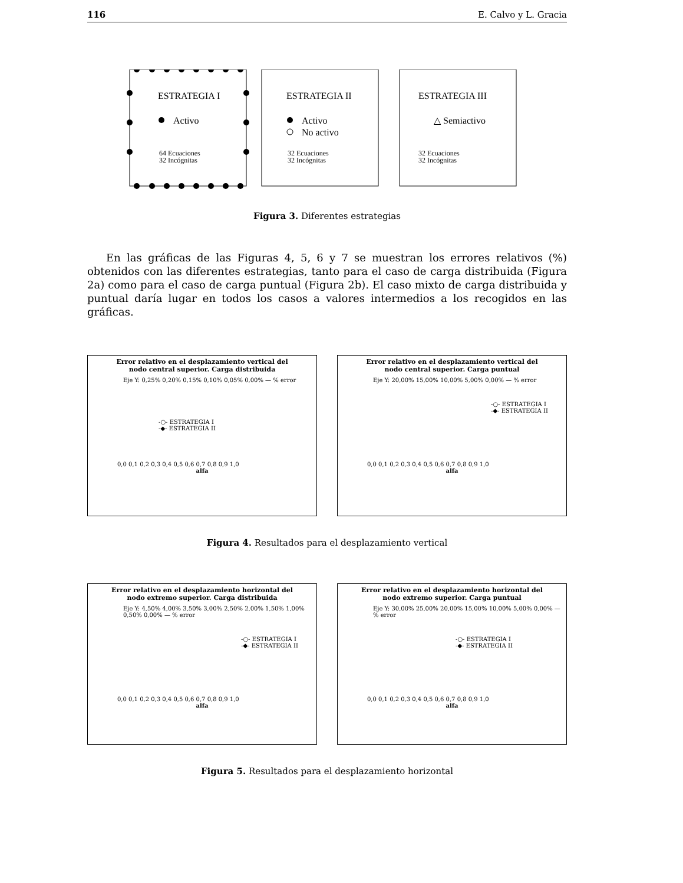116 E. Calvo y L. Gracia
ESTRATEGIA I
ESTRATEGIA II
ESTRATEGIA III
Activo
Activo
No activo
△ Semiactivo
64 Ecuaciones
32 Incógnitas
32 Ecuaciones
32 Incógnitas
32 Ecuaciones
32 Incógnitas
Figura 3. Diferentes estrategias
En las gráficas de las Figuras 4, 5, 6 y 7 se muestran los errores relativos (%) obtenidos con las diferentes estrategias, tanto para el caso de carga distribuida (Figura 2a) como para el caso de carga puntual (Figura 2b). El caso mixto de carga distribuida y puntual daría lugar en todos los casos a valores intermedios a los recogidos en las gráficas.
Error relativo en el desplazamiento vertical del
nodo central superior. Carga distribuida
Eje Y: 0,25% 0,20% 0,15% 0,10% 0,05% 0,00% — % error
-○- ESTRATEGIA I
-◆- ESTRATEGIA II
0,0 0,1 0,2 0,3 0,4 0,5 0,6 0,7 0,8 0,9 1,0
alfa
Error relativo en el desplazamiento vertical del
nodo central superior. Carga puntual
Eje Y: 20,00% 15,00% 10,00% 5,00% 0,00% — % error
-○- ESTRATEGIA I
-◆- ESTRATEGIA II
0,0 0,1 0,2 0,3 0,4 0,5 0,6 0,7 0,8 0,9 1,0
alfa
Figura 4. Resultados para el desplazamiento vertical
Error relativo en el desplazamiento horizontal del
nodo extremo superior. Carga distribuida
Eje Y: 4,50% 4,00% 3,50% 3,00% 2,50% 2,00% 1,50% 1,00% 0,50% 0,00% — % error
-○- ESTRATEGIA I
-◆- ESTRATEGIA II
0,0 0,1 0,2 0,3 0,4 0,5 0,6 0,7 0,8 0,9 1,0
alfa
Error relativo en el desplazamiento horizontal del
nodo extremo superior. Carga puntual
Eje Y: 30,00% 25,00% 20,00% 15,00% 10,00% 5,00% 0,00% — % error
-○- ESTRATEGIA I
-◆- ESTRATEGIA II
0,0 0,1 0,2 0,3 0,4 0,5 0,6 0,7 0,8 0,9 1,0
alfa
Figura 5. Resultados para el desplazamiento horizontal